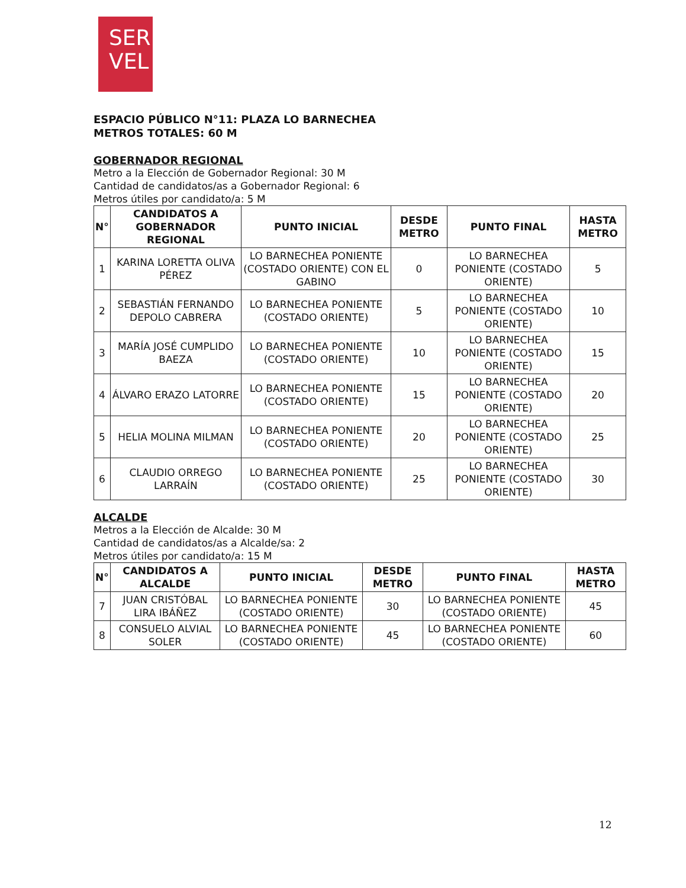SER
VEL
ESPACIO PÚBLICO N°11: PLAZA LO BARNECHEA
METROS TOTALES: 60 M
GOBERNADOR REGIONAL
Metro a la Elección de Gobernador Regional: 30 M
Cantidad de candidatos/as a Gobernador Regional: 6
Metros útiles por candidato/a: 5 M
| N° | CANDIDATOS A GOBERNADOR REGIONAL | PUNTO INICIAL | DESDE METRO | PUNTO FINAL | HASTA METRO |
| --- | --- | --- | --- | --- | --- |
| 1 | KARINA LORETTA OLIVA PÉREZ | LO BARNECHEA PONIENTE (COSTADO ORIENTE) CON EL GABINO | 0 | LO BARNECHEA PONIENTE (COSTADO ORIENTE) | 5 |
| 2 | SEBASTIÁN FERNANDO DEPOLO CABRERA | LO BARNECHEA PONIENTE (COSTADO ORIENTE) | 5 | LO BARNECHEA PONIENTE (COSTADO ORIENTE) | 10 |
| 3 | MARÍA JOSÉ CUMPLIDO BAEZA | LO BARNECHEA PONIENTE (COSTADO ORIENTE) | 10 | LO BARNECHEA PONIENTE (COSTADO ORIENTE) | 15 |
| 4 | ÁLVARO ERAZO LATORRE | LO BARNECHEA PONIENTE (COSTADO ORIENTE) | 15 | LO BARNECHEA PONIENTE (COSTADO ORIENTE) | 20 |
| 5 | HELIA MOLINA MILMAN | LO BARNECHEA PONIENTE (COSTADO ORIENTE) | 20 | LO BARNECHEA PONIENTE (COSTADO ORIENTE) | 25 |
| 6 | CLAUDIO ORREGO LARRAÍN | LO BARNECHEA PONIENTE (COSTADO ORIENTE) | 25 | LO BARNECHEA PONIENTE (COSTADO ORIENTE) | 30 |
ALCALDE
Metros a la Elección de Alcalde: 30 M
Cantidad de candidatos/as a Alcalde/sa: 2
Metros útiles por candidato/a: 15 M
| N° | CANDIDATOS A ALCALDE | PUNTO INICIAL | DESDE METRO | PUNTO FINAL | HASTA METRO |
| --- | --- | --- | --- | --- | --- |
| 7 | JUAN CRISTÓBAL LIRA IBÁÑEZ | LO BARNECHEA PONIENTE (COSTADO ORIENTE) | 30 | LO BARNECHEA PONIENTE (COSTADO ORIENTE) | 45 |
| 8 | CONSUELO ALVIAL SOLER | LO BARNECHEA PONIENTE (COSTADO ORIENTE) | 45 | LO BARNECHEA PONIENTE (COSTADO ORIENTE) | 60 |
12